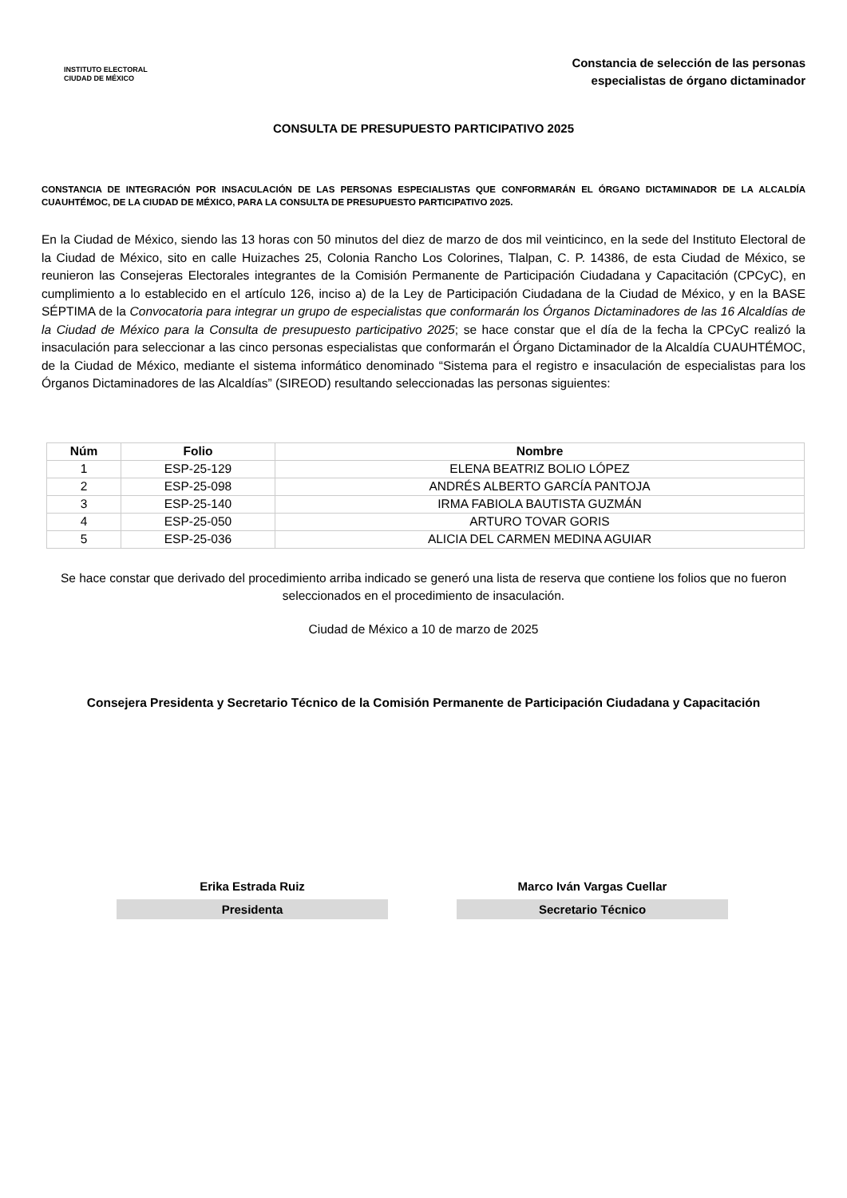INSTITUTO ELECTORAL
CIUDAD DE MÉXICO
Constancia de selección de las personas
especialistas de órgano dictaminador
CONSULTA DE PRESUPUESTO PARTICIPATIVO 2025
CONSTANCIA DE INTEGRACIÓN POR INSACULACIÓN DE LAS PERSONAS ESPECIALISTAS QUE CONFORMARÁN EL ÓRGANO DICTAMINADOR DE LA ALCALDÍA CUAUHTÉMOC, DE LA CIUDAD DE MÉXICO, PARA LA CONSULTA DE PRESUPUESTO PARTICIPATIVO 2025.
En la Ciudad de México, siendo las 13 horas con 50 minutos del diez de marzo de dos mil veinticinco, en la sede del Instituto Electoral de la Ciudad de México, sito en calle Huizaches 25, Colonia Rancho Los Colorines, Tlalpan, C. P. 14386, de esta Ciudad de México, se reunieron las Consejeras Electorales integrantes de la Comisión Permanente de Participación Ciudadana y Capacitación (CPCyC), en cumplimiento a lo establecido en el artículo 126, inciso a) de la Ley de Participación Ciudadana de la Ciudad de México, y en la BASE SÉPTIMA de la Convocatoria para integrar un grupo de especialistas que conformarán los Órganos Dictaminadores de las 16 Alcaldías de la Ciudad de México para la Consulta de presupuesto participativo 2025; se hace constar que el día de la fecha la CPCyC realizó la insaculación para seleccionar a las cinco personas especialistas que conformarán el Órgano Dictaminador de la Alcaldía CUAUHTÉMOC, de la Ciudad de México, mediante el sistema informático denominado “Sistema para el registro e insaculación de especialistas para los Órganos Dictaminadores de las Alcaldías” (SIREOD) resultando seleccionadas las personas siguientes:
| Núm | Folio | Nombre |
| --- | --- | --- |
| 1 | ESP-25-129 | ELENA BEATRIZ BOLIO LÓPEZ |
| 2 | ESP-25-098 | ANDRÉS ALBERTO GARCÍA PANTOJA |
| 3 | ESP-25-140 | IRMA FABIOLA BAUTISTA GUZMÁN |
| 4 | ESP-25-050 | ARTURO TOVAR GORIS |
| 5 | ESP-25-036 | ALICIA DEL CARMEN MEDINA AGUIAR |
Se hace constar que derivado del procedimiento arriba indicado se generó una lista de reserva que contiene los folios que no fueron seleccionados en el procedimiento de insaculación.
Ciudad de México a 10 de marzo de 2025
Consejera Presidenta y Secretario Técnico de la Comisión Permanente de Participación Ciudadana y Capacitación
Erika Estrada Ruiz
Presidenta
Marco Iván Vargas Cuellar
Secretario Técnico